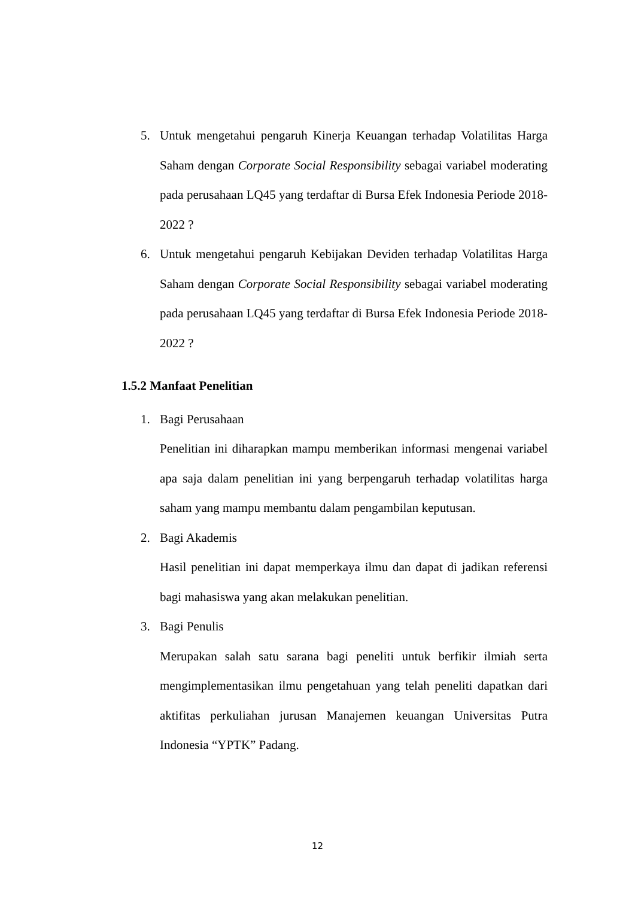5. Untuk mengetahui pengaruh Kinerja Keuangan terhadap Volatilitas Harga Saham dengan Corporate Social Responsibility sebagai variabel moderating pada perusahaan LQ45 yang terdaftar di Bursa Efek Indonesia Periode 2018-2022 ?
6. Untuk mengetahui pengaruh Kebijakan Deviden terhadap Volatilitas Harga Saham dengan Corporate Social Responsibility sebagai variabel moderating pada perusahaan LQ45 yang terdaftar di Bursa Efek Indonesia Periode 2018-2022 ?
1.5.2 Manfaat Penelitian
1. Bagi Perusahaan
Penelitian ini diharapkan mampu memberikan informasi mengenai variabel apa saja dalam penelitian ini yang berpengaruh terhadap volatilitas harga saham yang mampu membantu dalam pengambilan keputusan.
2. Bagi Akademis
Hasil penelitian ini dapat memperkaya ilmu dan dapat di jadikan referensi bagi mahasiswa yang akan melakukan penelitian.
3. Bagi Penulis
Merupakan salah satu sarana bagi peneliti untuk berfikir ilmiah serta mengimplementasikan ilmu pengetahuan yang telah peneliti dapatkan dari aktifitas perkuliahan jurusan Manajemen keuangan Universitas Putra Indonesia “YPTK” Padang.
12